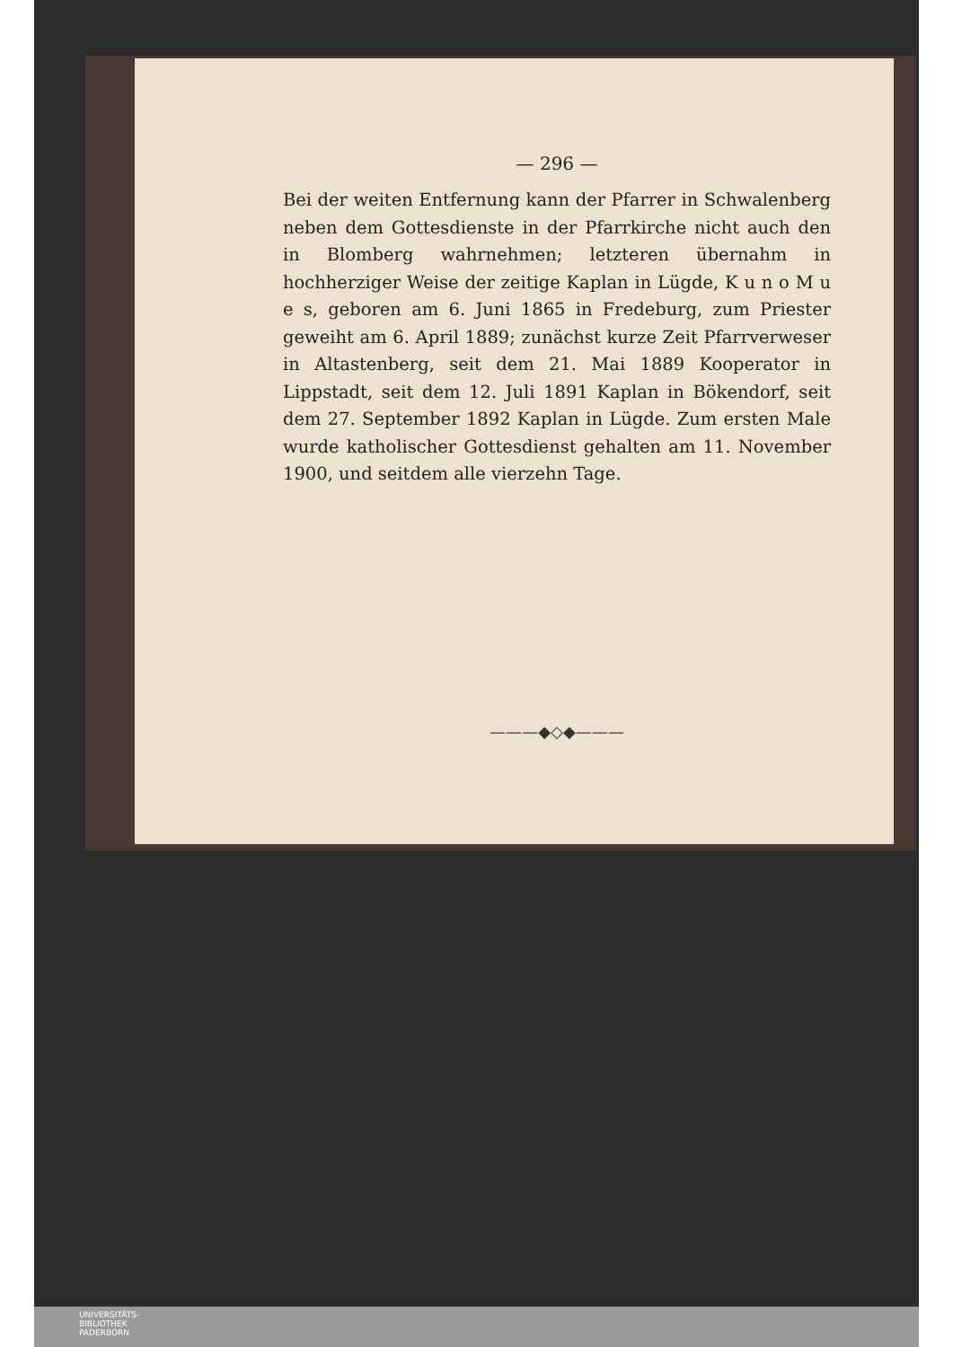— 296 —
Bei der weiten Entfernung kann der Pfarrer in Schwalenberg neben dem Gottesdienste in der Pfarrkirche nicht auch den in Blomberg wahrnehmen; letzteren übernahm in hochherziger Weise der zeitige Kaplan in Lügde, K u n o M u e s, geboren am 6. Juni 1865 in Fredeburg, zum Priester geweiht am 6. April 1889; zunächst kurze Zeit Pfarrverweser in Altastenberg, seit dem 21. Mai 1889 Kooperator in Lippstadt, seit dem 12. Juli 1891 Kaplan in Bökendorf, seit dem 27. September 1892 Kaplan in Lügde. Zum ersten Male wurde katholischer Gottesdienst gehalten am 11. November 1900, und seitdem alle vierzehn Tage.
———◆◇◆———
UNIVERSITÄTS-
BIBLIOTHEK
PADERBORN